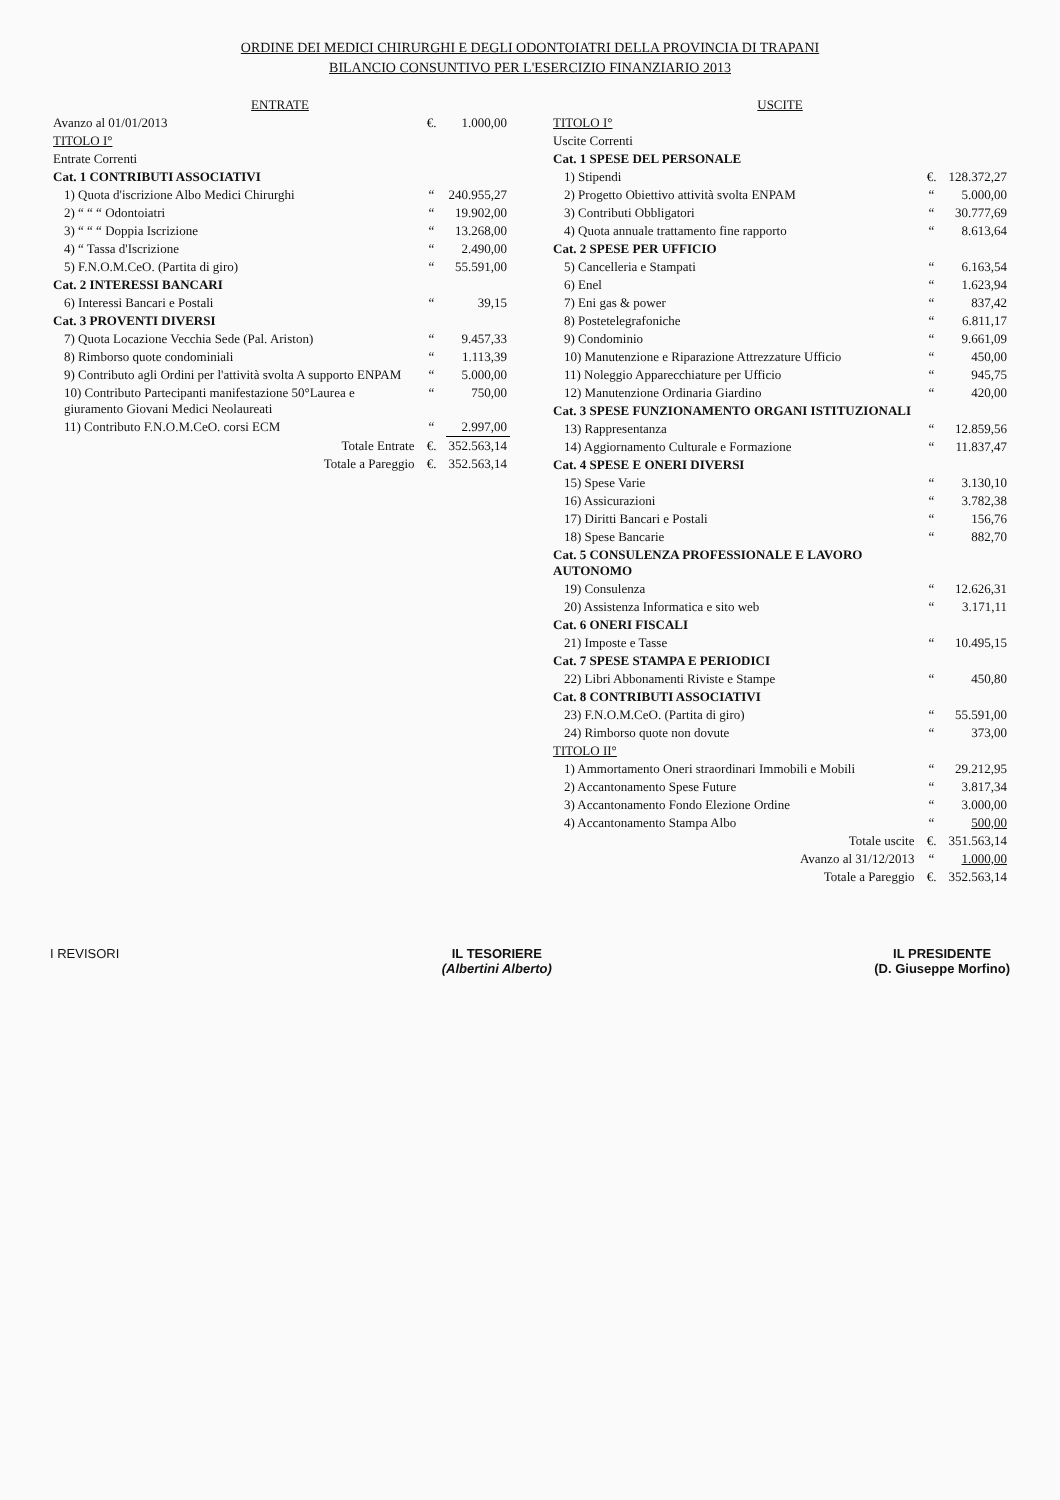ORDINE DEI MEDICI CHIRURGHI E DEGLI ODONTOIATRI DELLA PROVINCIA DI TRAPANI
BILANCIO CONSUNTIVO PER L'ESERCIZIO FINANZIARIO 2013
| ENTRATE | | |
| --- | --- | --- |
| Avanzo al 01/01/2013 | €. | 1.000,00 |
| TITOLO I° | | |
| Entrate Correnti | | |
| Cat. 1 CONTRIBUTI ASSOCIATIVI | | |
| 1) Quota d'iscrizione Albo Medici Chirurghi | “ | 240.955,27 |
| 2) “ “ “ Odontoiatri | “ | 19.902,00 |
| 3) “ “ “ Doppia Iscrizione | “ | 13.268,00 |
| 4) “ Tassa d'Iscrizione | “ | 2.490,00 |
| 5) F.N.O.M.CeO. (Partita di giro) | “ | 55.591,00 |
| Cat. 2 INTERESSI BANCARI | | |
| 6) Interessi Bancari e Postali | “ | 39,15 |
| Cat. 3 PROVENTI DIVERSI | | |
| 7) Quota Locazione Vecchia Sede (Pal. Ariston) | “ | 9.457,33 |
| 8) Rimborso quote condominiali | “ | 1.113,39 |
| 9) Contributo agli Ordini per l'attività svolta A supporto ENPAM | “ | 5.000,00 |
| 10) Contributo Partecipanti manifestazione 50°Laurea e giuramento Giovani Medici Neolaureati | “ | 750,00 |
| 11) Contributo F.N.O.M.CeO. corsi ECM | “ | 2.997,00 |
| Totale Entrate | €. | 352.563,14 |
| Totale a Pareggio | €. | 352.563,14 |
| USCITE | | |
| --- | --- | --- |
| TITOLO I° | | |
| Uscite Correnti | | |
| Cat. 1 SPESE DEL PERSONALE | | |
| 1) Stipendi | €. | 128.372,27 |
| 2) Progetto Obiettivo attività svolta ENPAM | “ | 5.000,00 |
| 3) Contributi Obbligatori | “ | 30.777,69 |
| 4) Quota annuale trattamento fine rapporto | “ | 8.613,64 |
| Cat. 2 SPESE PER UFFICIO | | |
| 5) Cancelleria e Stampati | “ | 6.163,54 |
| 6) Enel | “ | 1.623,94 |
| 7) Eni gas & power | “ | 837,42 |
| 8) Postetelegrafoniche | “ | 6.811,17 |
| 9) Condominio | “ | 9.661,09 |
| 10) Manutenzione e Riparazione Attrezzature Ufficio | “ | 450,00 |
| 11) Noleggio Apparecchiature per Ufficio | “ | 945,75 |
| 12) Manutenzione Ordinaria Giardino | “ | 420,00 |
| Cat. 3 SPESE FUNZIONAMENTO ORGANI ISTITUZIONALI | | |
| 13) Rappresentanza | “ | 12.859,56 |
| 14) Aggiornamento Culturale e Formazione | “ | 11.837,47 |
| Cat. 4 SPESE E ONERI DIVERSI | | |
| 15) Spese Varie | “ | 3.130,10 |
| 16) Assicurazioni | “ | 3.782,38 |
| 17) Diritti Bancari e Postali | “ | 156,76 |
| 18) Spese Bancarie | “ | 882,70 |
| Cat. 5 CONSULENZA PROFESSIONALE E LAVORO AUTONOMO | | |
| 19) Consulenza | “ | 12.626,31 |
| 20) Assistenza Informatica e sito web | “ | 3.171,11 |
| Cat. 6 ONERI FISCALI | | |
| 21) Imposte e Tasse | “ | 10.495,15 |
| Cat. 7 SPESE STAMPA E PERIODICI | | |
| 22) Libri Abbonamenti Riviste e Stampe | “ | 450,80 |
| Cat. 8 CONTRIBUTI ASSOCIATIVI | | |
| 23) F.N.O.M.CeO. (Partita di giro) | “ | 55.591,00 |
| 24) Rimborso quote non dovute | “ | 373,00 |
| TITOLO II° | | |
| 1) Ammortamento Oneri straordinari Immobili e Mobili | “ | 29.212,95 |
| 2) Accantonamento Spese Future | “ | 3.817,34 |
| 3) Accantonamento Fondo Elezione Ordine | “ | 3.000,00 |
| 4) Accantonamento Stampa Albo | “ | 500,00 |
| Totale uscite | €. | 351.563,14 |
| Avanzo al 31/12/2013 | “ | 1.000,00 |
| Totale a Pareggio | €. | 352.563,14 |
I REVISORI IL TESORIERE
(Albertini Alberto)
IL PRESIDENTE
(D. Giuseppe Morfino)